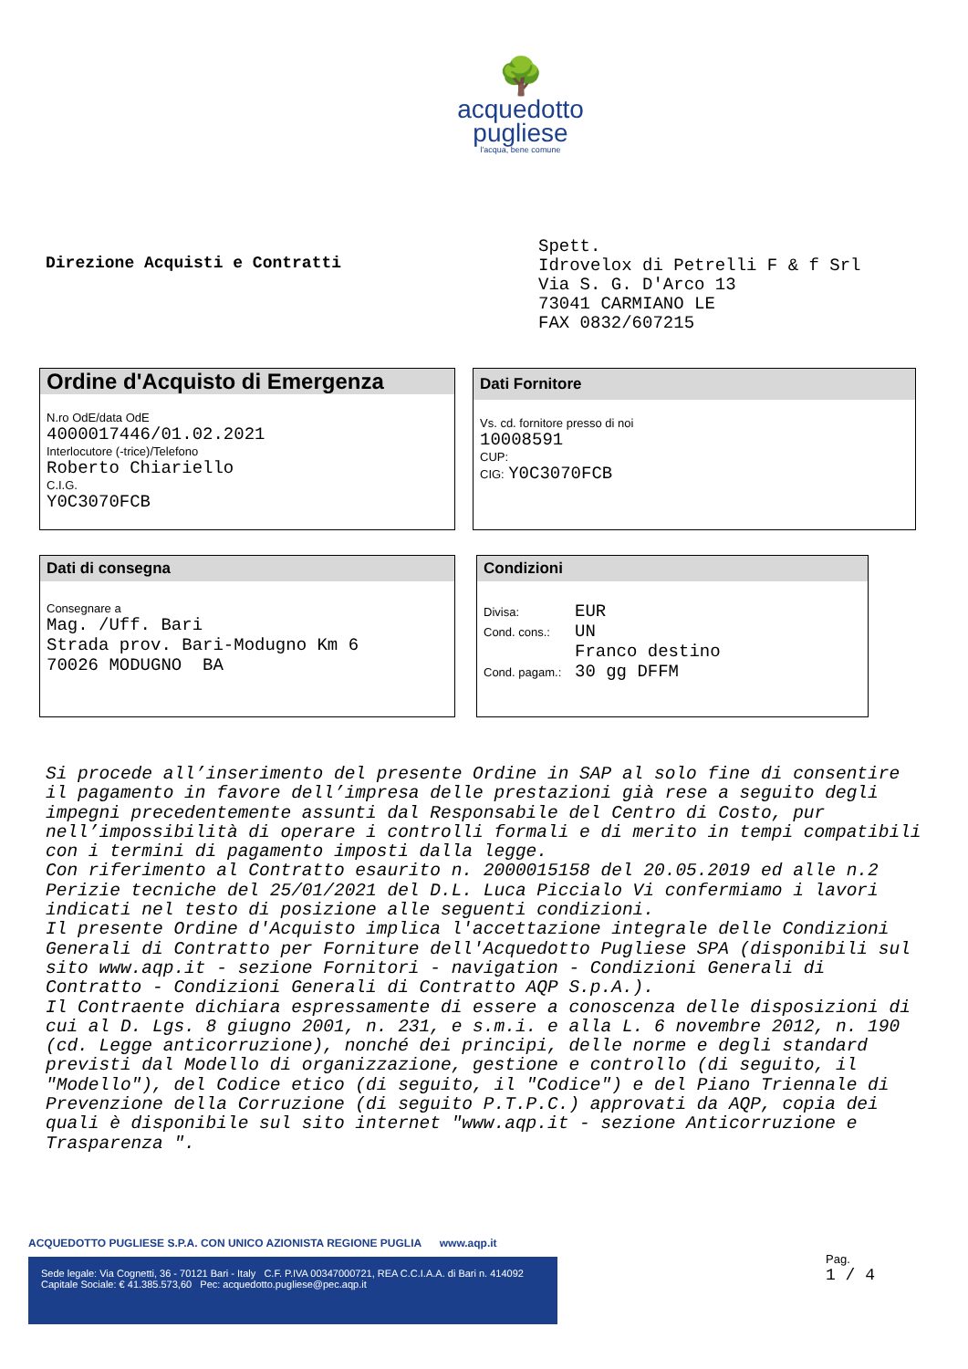🌳
acquedotto
pugliese
l'acqua, bene comune
Direzione Acquisti e Contratti
Spett.
Idrovelox di Petrelli F & f Srl
Via S. G. D'Arco 13
73041 CARMIANO LE
FAX 0832/607215
Ordine d'Acquisto di Emergenza
N.ro OdE/data OdE
4000017446/01.02.2021
Interlocutore (-trice)/Telefono
Roberto Chiariello
C.I.G.
Y0C3070FCB
Dati Fornitore
Vs. cd. fornitore presso di noi
10008591
CUP:
CIG: Y0C3070FCB
Dati di consegna
Consegnare a
Mag. /Uff. Bari
Strada prov. Bari-Modugno Km 6
70026 MODUGNO BA
Condizioni
Divisa: EUR
Cond. cons.: UN
Franco destino
Cond. pagam.: 30 gg DFFM
Si procede all’inserimento del presente Ordine in SAP al solo fine di consentire il pagamento in favore dell’impresa delle prestazioni già rese a seguito degli impegni precedentemente assunti dal Responsabile del Centro di Costo, pur nell’impossibilità di operare i controlli formali e di merito in tempi compatibili con i termini di pagamento imposti dalla legge.
Con riferimento al Contratto esaurito n. 2000015158 del 20.05.2019 ed alle n.2 Perizie tecniche del 25/01/2021 del D.L. Luca Piccialo Vi confermiamo i lavori indicati nel testo di posizione alle seguenti condizioni.
Il presente Ordine d'Acquisto implica l'accettazione integrale delle Condizioni Generali di Contratto per Forniture dell'Acquedotto Pugliese SPA (disponibili sul sito www.aqp.it - sezione Fornitori - navigation - Condizioni Generali di Contratto - Condizioni Generali di Contratto AQP S.p.A.).
Il Contraente dichiara espressamente di essere a conoscenza delle disposizioni di cui al D. Lgs. 8 giugno 2001, n. 231, e s.m.i. e alla L. 6 novembre 2012, n. 190 (cd. Legge anticorruzione), nonché dei principi, delle norme e degli standard previsti dal Modello di organizzazione, gestione e controllo (di seguito, il "Modello"), del Codice etico (di seguito, il "Codice") e del Piano Triennale di Prevenzione della Corruzione (di seguito P.T.P.C.) approvati da AQP, copia dei quali è disponibile sul sito internet "www.aqp.it - sezione Anticorruzione e Trasparenza ".
ACQUEDOTTO PUGLIESE S.P.A. CON UNICO AZIONISTA REGIONE PUGLIA www.aqp.it
Sede legale: Via Cognetti, 36 - 70121 Bari - Italy C.F. P.IVA 00347000721, REA C.C.I.A.A. di Bari n. 414092
Capitale Sociale: € 41.385.573,60 Pec: acquedotto.pugliese@pec.aqp.it
Pag.
1 / 4